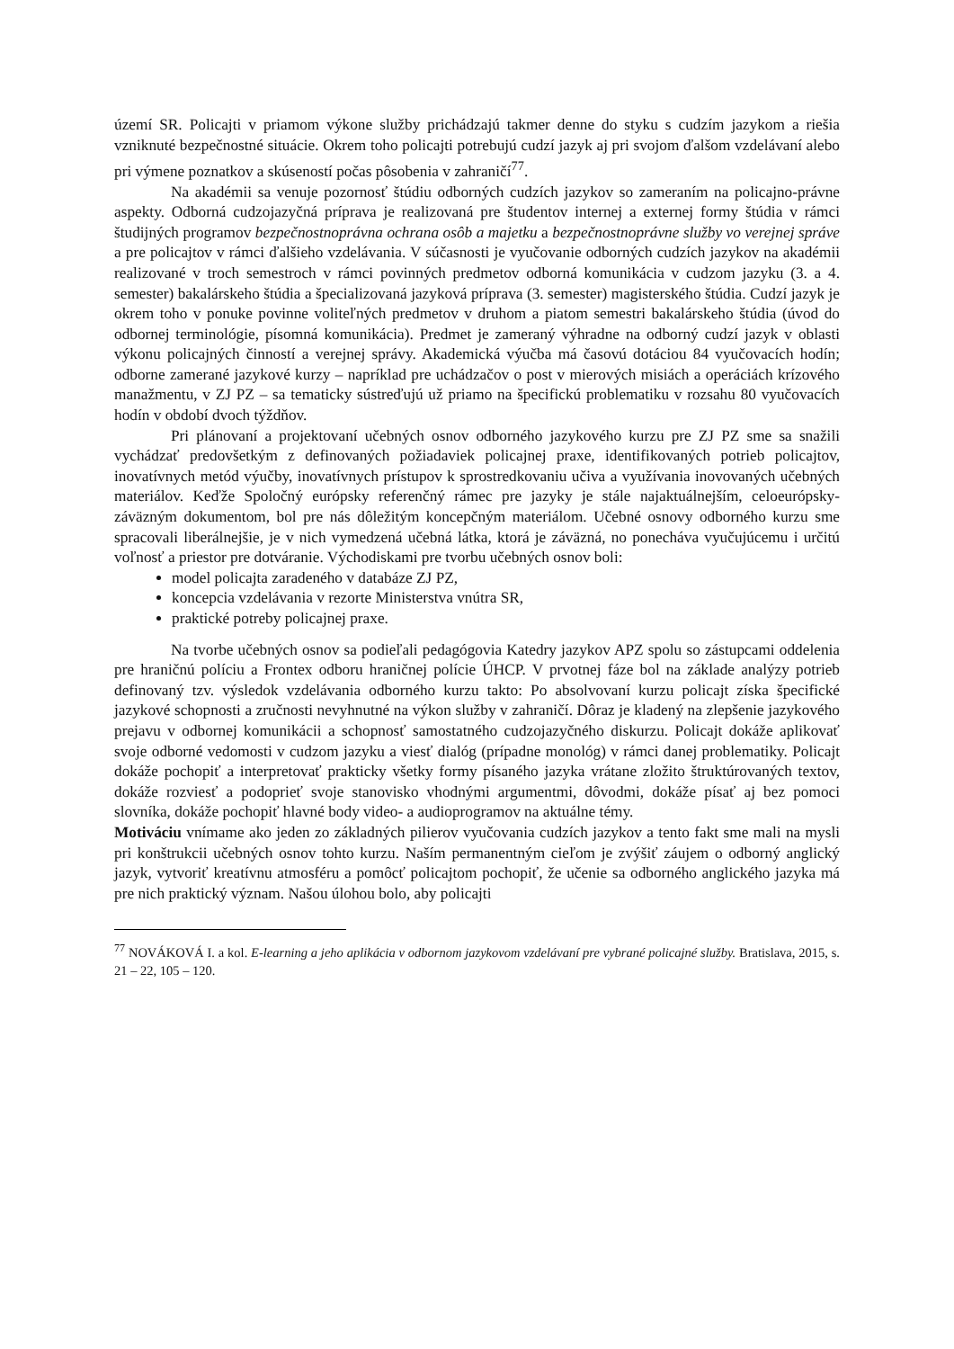území SR. Policajti v priamom výkone služby prichádzajú takmer denne do styku s cudzím jazykom a riešia vzniknuté bezpečnostné situácie. Okrem toho policajti potrebujú cudzí jazyk aj pri svojom ďalšom vzdelávaní alebo pri výmene poznatkov a skúseností počas pôsobenia v zahraničí<sup>77</sup>.
Na akadémii sa venuje pozornosť štúdiu odborných cudzích jazykov so zameraním na policajno-právne aspekty. Odborná cudzojazyčná príprava je realizovaná pre študentov internej a externej formy štúdia v rámci študijných programov bezpečnostnoprávna ochrana osôb a majetku a bezpečnostnoprávne služby vo verejnej správe a pre policajtov v rámci ďalšieho vzdelávania. V súčasnosti je vyučovanie odborných cudzích jazykov na akadémii realizované v troch semestroch v rámci povinných predmetov odborná komunikácia v cudzom jazyku (3. a 4. semester) bakalárskeho štúdia a špecializovaná jazyková príprava (3. semester) magisterského štúdia. Cudzí jazyk je okrem toho v ponuke povinne voliteľných predmetov v druhom a piatom semestri bakalárskeho štúdia (úvod do odbornej terminológie, písomná komunikácia). Predmet je zameraný výhradne na odborný cudzí jazyk v oblasti výkonu policajných činností a verejnej správy. Akademická výučba má časovú dotáciou 84 vyučovacích hodín; odborne zamerané jazykové kurzy – napríklad pre uchádzačov o post v mierových misiách a operáciách krízového manažmentu, v ZJ PZ – sa tematicky sústreďujú už priamo na špecifickú problematiku v rozsahu 80 vyučovacích hodín v období dvoch týždňov.
Pri plánovaní a projektovaní učebných osnov odborného jazykového kurzu pre ZJ PZ sme sa snažili vychádzať predovšetkým z definovaných požiadaviek policajnej praxe, identifikovaných potrieb policajtov, inovatívnych metód výučby, inovatívnych prístupov k sprostredkovaniu učiva a využívania inovovaných učebných materiálov. Keďže Spoločný európsky referenčný rámec pre jazyky je stále najaktuálnejším, celoeurópsky-záväzným dokumentom, bol pre nás dôležitým koncepčným materiálom. Učebné osnovy odborného kurzu sme spracovali liberálnejšie, je v nich vymedzená učebná látka, ktorá je záväzná, no ponecháva vyučujúcemu i určitú voľnosť a priestor pre dotváranie. Východiskami pre tvorbu učebných osnov boli:
model policajta zaradeného v databáze ZJ PZ,
koncepcia vzdelávania v rezorte Ministerstva vnútra SR,
praktické potreby policajnej praxe.
Na tvorbe učebných osnov sa podieľali pedagógovia Katedry jazykov APZ spolu so zástupcami oddelenia pre hraničnú políciu a Frontex odboru hraničnej polície ÚHCP. V prvotnej fáze bol na základe analýzy potrieb definovaný tzv. výsledok vzdelávania odborného kurzu takto: Po absolvovaní kurzu policajt získa špecifické jazykové schopnosti a zručnosti nevyhnutné na výkon služby v zahraničí. Dôraz je kladený na zlepšenie jazykového prejavu v odbornej komunikácii a schopnosť samostatného cudzojazyčného diskurzu. Policajt dokáže aplikovať svoje odborné vedomosti v cudzom jazyku a viesť dialóg (prípadne monológ) v rámci danej problematiky. Policajt dokáže pochopiť a interpretovať prakticky všetky formy písaného jazyka vrátane zložito štruktúrovaných textov, dokáže rozviesť a podoprieť svoje stanovisko vhodnými argumentmi, dôvodmi, dokáže písať aj bez pomoci slovníka, dokáže pochopiť hlavné body video- a audioprogramov na aktuálne témy.
Motiváciu vnímame ako jeden zo základných pilierov vyučovania cudzích jazykov a tento fakt sme mali na mysli pri konštrukcii učebných osnov tohto kurzu. Naším permanentným cieľom je zvýšiť záujem o odborný anglický jazyk, vytvoriť kreatívnu atmosféru a pomôcť policajtom pochopiť, že učenie sa odborného anglického jazyka má pre nich praktický význam. Našou úlohou bolo, aby policajti
<sup>77</sup> NOVÁKOVÁ I. a kol. E-learning a jeho aplikácia v odbornom jazykovom vzdelávaní pre vybrané policajné služby. Bratislava, 2015, s. 21 – 22, 105 – 120.